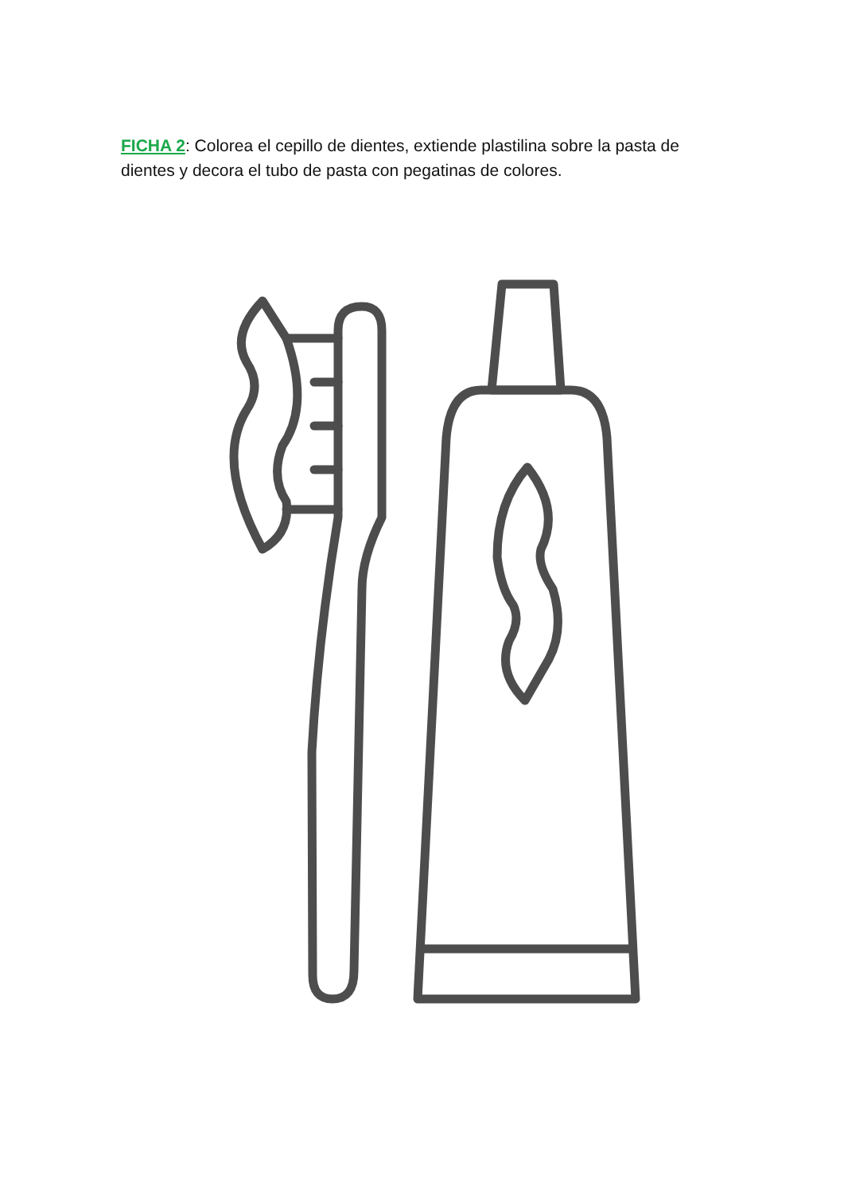FICHA 2: Colorea el cepillo de dientes, extiende plastilina sobre la pasta de dientes y decora el tubo de pasta con pegatinas de colores.